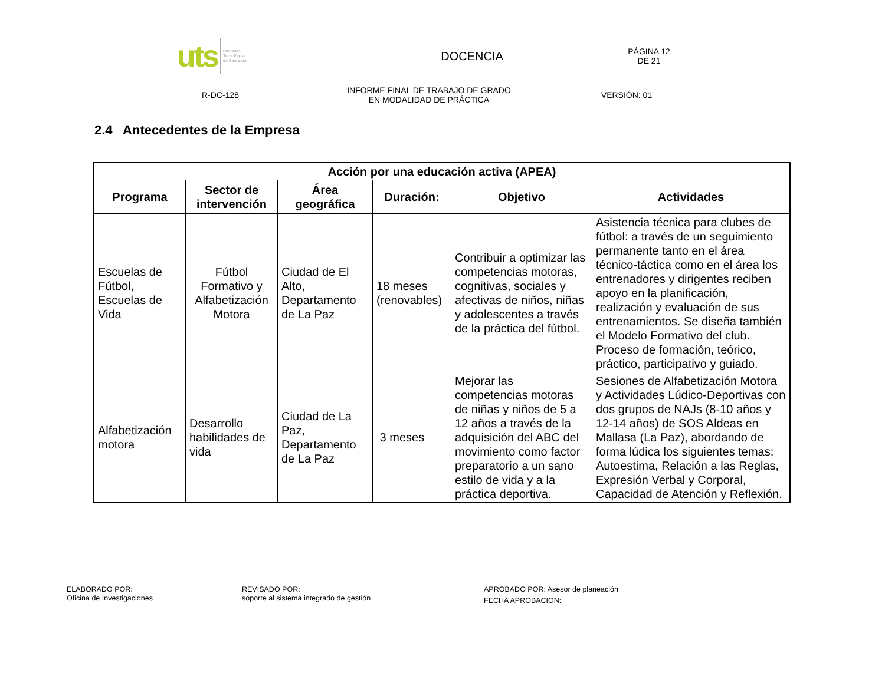uts Unidades
Tecnológica
de Santande
DOCENCIA
PÁGINA 12
DE 21
R-DC-128
INFORME FINAL DE TRABAJO DE GRADO
EN MODALIDAD DE PRÁCTICA
VERSIÓN: 01
2.4 Antecedentes de la Empresa
| Acción por una educación activa (APEA) | | | | | |
| --- | --- | --- | --- | --- | --- |
| Programa | Sector de intervención | Área geográfica | Duración: | Objetivo | Actividades |
| Escuelas de Fútbol, Escuelas de Vida | Fútbol Formativo y Alfabetización Motora | Ciudad de El Alto, Departamento de La Paz | 18 meses (renovables) | Contribuir a optimizar las competencias motoras, cognitivas, sociales y afectivas de niños, niñas y adolescentes a través de la práctica del fútbol. | Asistencia técnica para clubes de fútbol: a través de un seguimiento permanente tanto en el área técnico-táctica como en el área los entrenadores y dirigentes reciben apoyo en la planificación, realización y evaluación de sus entrenamientos. Se diseña también el Modelo Formativo del club. Proceso de formación, teórico, práctico, participativo y guiado. |
| Alfabetización motora | Desarrollo habilidades de vida | Ciudad de La Paz, Departamento de La Paz | 3 meses | Mejorar las competencias motoras de niñas y niños de 5 a 12 años a través de la adquisición del ABC del movimiento como factor preparatorio a un sano estilo de vida y a la práctica deportiva. | Sesiones de Alfabetización Motora y Actividades Lúdico-Deportivas con dos grupos de NAJs (8-10 años y 12-14 años) de SOS Aldeas en Mallasa (La Paz), abordando de forma lúdica los siguientes temas: Autoestima, Relación a las Reglas, Expresión Verbal y Corporal, Capacidad de Atención y Reflexión. |
ELABORADO POR:
Oficina de Investigaciones
REVISADO POR:
soporte al sistema integrado de gestión
APROBADO POR: Asesor de planeación
FECHA APROBACION: